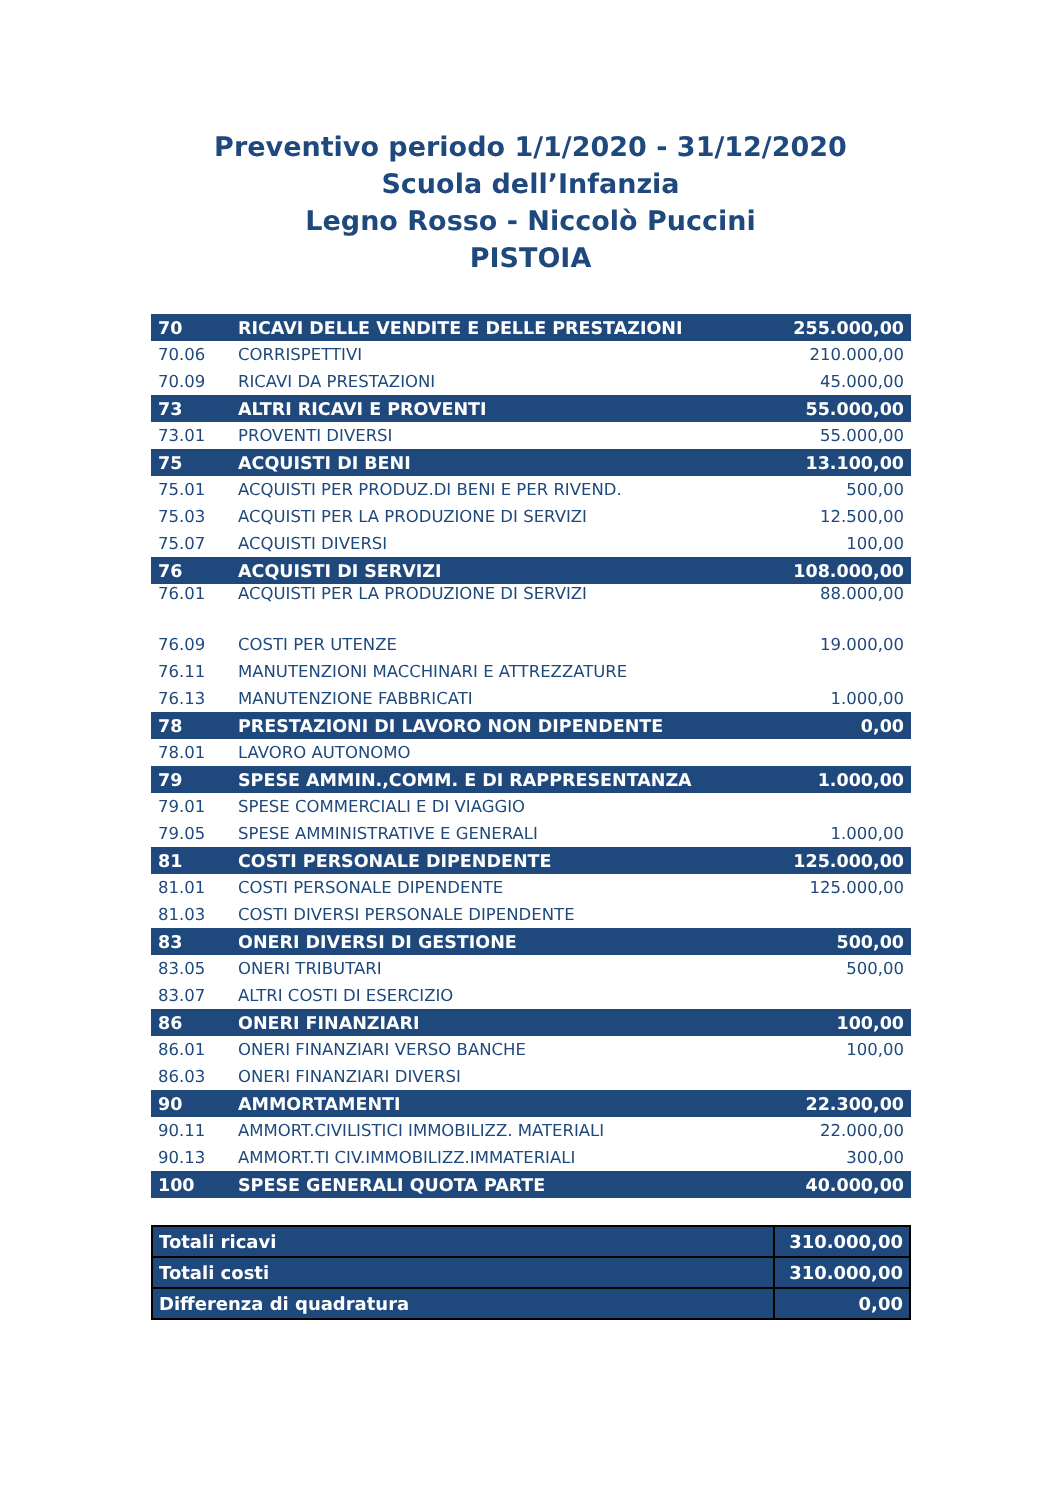Preventivo periodo 1/1/2020 - 31/12/2020
Scuola dell’Infanzia
Legno Rosso - Niccolò Puccini
PISTOIA
| 70 | RICAVI DELLE VENDITE E DELLE PRESTAZIONI | 255.000,00 |
| 70.06 | CORRISPETTIVI | 210.000,00 |
| 70.09 | RICAVI DA PRESTAZIONI | 45.000,00 |
| 73 | ALTRI RICAVI E PROVENTI | 55.000,00 |
| 73.01 | PROVENTI DIVERSI | 55.000,00 |
| 75 | ACQUISTI DI BENI | 13.100,00 |
| 75.01 | ACQUISTI PER PRODUZ.DI BENI E PER RIVEND. | 500,00 |
| 75.03 | ACQUISTI PER LA PRODUZIONE DI SERVIZI | 12.500,00 |
| 75.07 | ACQUISTI DIVERSI | 100,00 |
| 76 | ACQUISTI DI SERVIZI | 108.000,00 |
| 76.01 | ACQUISTI PER LA PRODUZIONE DI SERVIZI | 88.000,00 |
| 76.09 | COSTI PER UTENZE | 19.000,00 |
| 76.11 | MANUTENZIONI MACCHINARI E ATTREZZATURE | |
| 76.13 | MANUTENZIONE FABBRICATI | 1.000,00 |
| 78 | PRESTAZIONI DI LAVORO NON DIPENDENTE | 0,00 |
| 78.01 | LAVORO AUTONOMO | |
| 79 | SPESE AMMIN.,COMM. E DI RAPPRESENTANZA | 1.000,00 |
| 79.01 | SPESE COMMERCIALI E DI VIAGGIO | |
| 79.05 | SPESE AMMINISTRATIVE E GENERALI | 1.000,00 |
| 81 | COSTI PERSONALE DIPENDENTE | 125.000,00 |
| 81.01 | COSTI PERSONALE DIPENDENTE | 125.000,00 |
| 81.03 | COSTI DIVERSI PERSONALE DIPENDENTE | |
| 83 | ONERI DIVERSI DI GESTIONE | 500,00 |
| 83.05 | ONERI TRIBUTARI | 500,00 |
| 83.07 | ALTRI COSTI DI ESERCIZIO | |
| 86 | ONERI FINANZIARI | 100,00 |
| 86.01 | ONERI FINANZIARI VERSO BANCHE | 100,00 |
| 86.03 | ONERI FINANZIARI DIVERSI | |
| 90 | AMMORTAMENTI | 22.300,00 |
| 90.11 | AMMORT.CIVILISTICI IMMOBILIZZ. MATERIALI | 22.000,00 |
| 90.13 | AMMORT.TI CIV.IMMOBILIZZ.IMMATERIALI | 300,00 |
| 100 | SPESE GENERALI QUOTA PARTE | 40.000,00 |
| Totali ricavi | 310.000,00 |
| Totali costi | 310.000,00 |
| Differenza di quadratura | 0,00 |